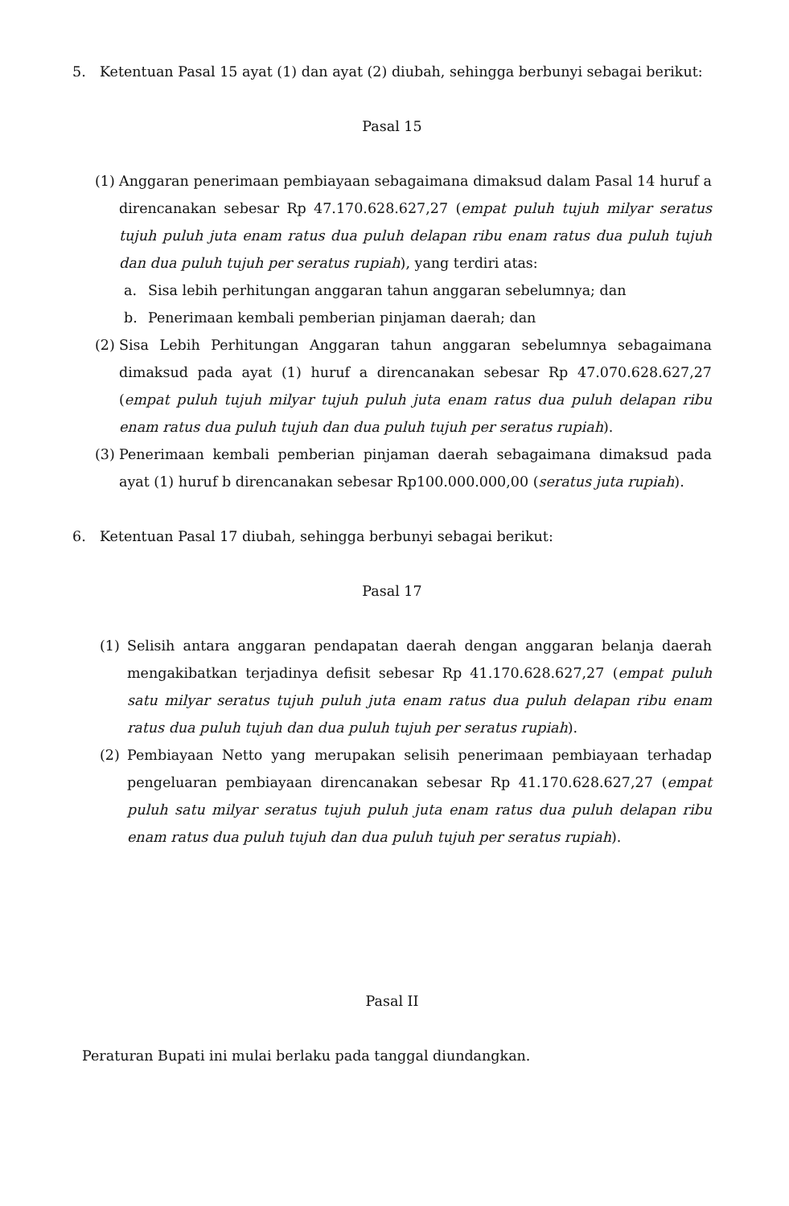5. Ketentuan Pasal 15 ayat (1) dan ayat (2) diubah, sehingga berbunyi sebagai berikut:
Pasal 15
(1) Anggaran penerimaan pembiayaan sebagaimana dimaksud dalam Pasal 14 huruf a direncanakan sebesar Rp 47.170.628.627,27 (empat puluh tujuh milyar seratus tujuh puluh juta enam ratus dua puluh delapan ribu enam ratus dua puluh tujuh dan dua puluh tujuh per seratus rupiah), yang terdiri atas:
a. Sisa lebih perhitungan anggaran tahun anggaran sebelumnya; dan
b. Penerimaan kembali pemberian pinjaman daerah; dan
(2) Sisa Lebih Perhitungan Anggaran tahun anggaran sebelumnya sebagaimana dimaksud pada ayat (1) huruf a direncanakan sebesar Rp 47.070.628.627,27 (empat puluh tujuh milyar tujuh puluh juta enam ratus dua puluh delapan ribu enam ratus dua puluh tujuh dan dua puluh tujuh per seratus rupiah).
(3) Penerimaan kembali pemberian pinjaman daerah sebagaimana dimaksud pada ayat (1) huruf b direncanakan sebesar Rp100.000.000,00 (seratus juta rupiah).
6. Ketentuan Pasal 17 diubah, sehingga berbunyi sebagai berikut:
Pasal 17
(1) Selisih antara anggaran pendapatan daerah dengan anggaran belanja daerah mengakibatkan terjadinya defisit sebesar Rp 41.170.628.627,27 (empat puluh satu milyar seratus tujuh puluh juta enam ratus dua puluh delapan ribu enam ratus dua puluh tujuh dan dua puluh tujuh per seratus rupiah).
(2) Pembiayaan Netto yang merupakan selisih penerimaan pembiayaan terhadap pengeluaran pembiayaan direncanakan sebesar Rp 41.170.628.627,27 (empat puluh satu milyar seratus tujuh puluh juta enam ratus dua puluh delapan ribu enam ratus dua puluh tujuh dan dua puluh tujuh per seratus rupiah).
Pasal II
Peraturan Bupati ini mulai berlaku pada tanggal diundangkan.